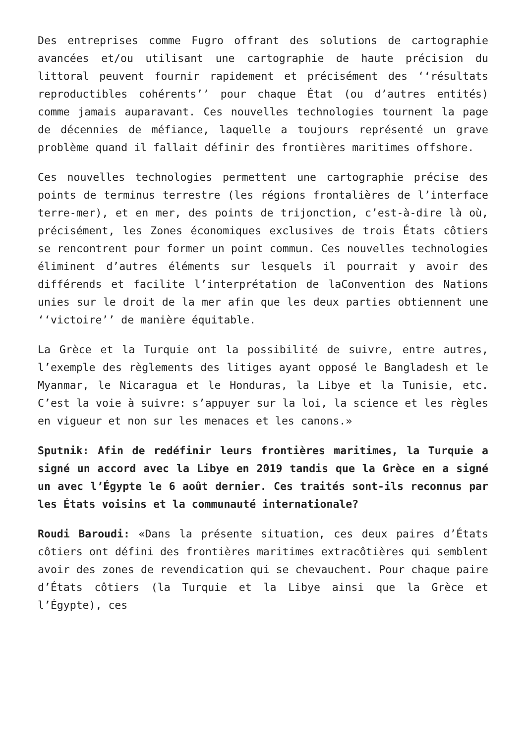Des entreprises comme Fugro offrant des solutions de cartographie avancées et/ou utilisant une cartographie de haute précision du littoral peuvent fournir rapidement et précisément des ‘‘résultats reproductibles cohérents’’ pour chaque État (ou d’autres entités) comme jamais auparavant. Ces nouvelles technologies tournent la page de décennies de méfiance, laquelle a toujours représenté un grave problème quand il fallait définir des frontières maritimes offshore.
Ces nouvelles technologies permettent une cartographie précise des points de terminus terrestre (les régions frontalières de l’interface terre-mer), et en mer, des points de trijonction, c’est-à-dire là où, précisément, les Zones économiques exclusives de trois États côtiers se rencontrent pour former un point commun. Ces nouvelles technologies éliminent d’autres éléments sur lesquels il pourrait y avoir des différends et facilite l’interprétation de laConvention des Nations unies sur le droit de la mer afin que les deux parties obtiennent une ‘‘victoire’’ de manière équitable.
La Grèce et la Turquie ont la possibilité de suivre, entre autres, l’exemple des règlements des litiges ayant opposé le Bangladesh et le Myanmar, le Nicaragua et le Honduras, la Libye et la Tunisie, etc. C’est la voie à suivre: s’appuyer sur la loi, la science et les règles en vigueur et non sur les menaces et les canons.»
Sputnik: Afin de redéfinir leurs frontières maritimes, la Turquie a signé un accord avec la Libye en 2019 tandis que la Grèce en a signé un avec l’Égypte le 6 août dernier. Ces traités sont-ils reconnus par les États voisins et la communauté internationale?
Roudi Baroudi: «Dans la présente situation, ces deux paires d’États côtiers ont défini des frontières maritimes extracôtières qui semblent avoir des zones de revendication qui se chevauchent. Pour chaque paire d’États côtiers (la Turquie et la Libye ainsi que la Grèce et l’Égypte), ces